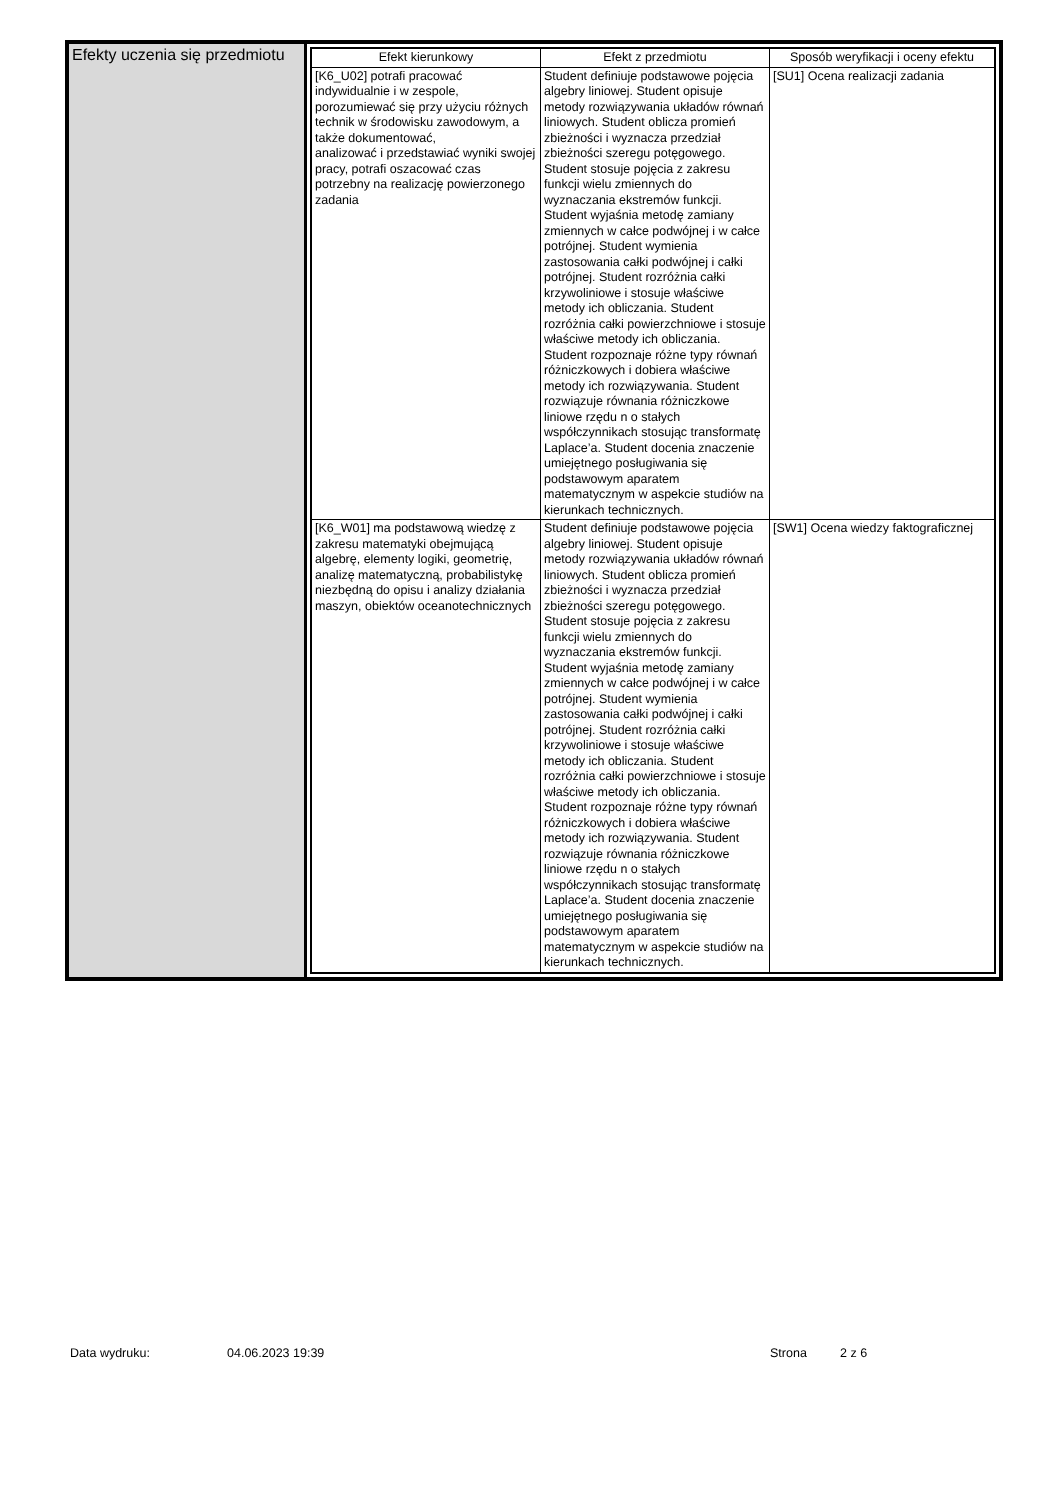Efekty uczenia się przedmiotu
| Efekt kierunkowy | Efekt z przedmiotu | Sposób weryfikacji i oceny efektu |
| --- | --- | --- |
| [K6_U02] potrafi pracować indywidualnie i w zespole, porozumiewać się przy użyciu różnych technik w środowisku zawodowym, a także dokumentować, analizować i przedstawiać wyniki swojej pracy, potrafi oszacować czas potrzebny na realizację powierzonego zadania | Student definiuje podstawowe pojęcia algebry liniowej. Student opisuje metody rozwiązywania układów równań liniowych. Student oblicza promień zbieżności i wyznacza przedział zbieżności szeregu potęgowego. Student stosuje pojęcia z zakresu funkcji wielu zmiennych do wyznaczania ekstremów funkcji. Student wyjaśnia metodę zamiany zmiennych w całce podwójnej i w całce potrójnej. Student wymienia zastosowania całki podwójnej i całki potrójnej. Student rozróżnia całki krzywoliniowe i stosuje właściwe metody ich obliczania. Student rozróżnia całki powierzchniowe i stosuje właściwe metody ich obliczania. Student rozpoznaje różne typy równań różniczkowych i dobiera właściwe metody ich rozwiązywania. Student rozwiązuje równania różniczkowe liniowe rzędu n o stałych współczynnikach stosując transformatę Laplace’a. Student docenia znaczenie umiejętnego posługiwania się podstawowym aparatem matematycznym w aspekcie studiów na kierunkach technicznych. | [SU1] Ocena realizacji zadania |
| [K6_W01] ma podstawową wiedzę z zakresu matematyki obejmującą algebrę, elementy logiki, geometrię, analizę matematyczną, probabilistykę niezbędną do opisu i analizy działania maszyn, obiektów oceanotechnicznych | Student definiuje podstawowe pojęcia algebry liniowej. Student opisuje metody rozwiązywania układów równań liniowych. Student oblicza promień zbieżności i wyznacza przedział zbieżności szeregu potęgowego. Student stosuje pojęcia z zakresu funkcji wielu zmiennych do wyznaczania ekstremów funkcji. Student wyjaśnia metodę zamiany zmiennych w całce podwójnej i w całce potrójnej. Student wymienia zastosowania całki podwójnej i całki potrójnej. Student rozróżnia całki krzywoliniowe i stosuje właściwe metody ich obliczania. Student rozróżnia całki powierzchniowe i stosuje właściwe metody ich obliczania. Student rozpoznaje różne typy równań różniczkowych i dobiera właściwe metody ich rozwiązywania. Student rozwiązuje równania różniczkowe liniowe rzędu n o stałych współczynnikach stosując transformatę Laplace’a. Student docenia znaczenie umiejętnego posługiwania się podstawowym aparatem matematycznym w aspekcie studiów na kierunkach technicznych. | [SW1] Ocena wiedzy faktograficznej |
Data wydruku: 04.06.2023 19:39 Strona 2 z 6